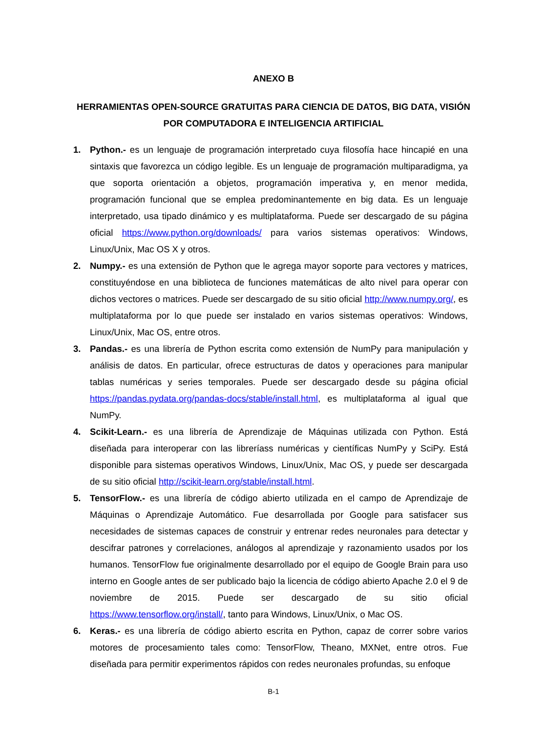ANEXO B
HERRAMIENTAS OPEN-SOURCE GRATUITAS PARA CIENCIA DE DATOS, BIG DATA, VISIÓN POR COMPUTADORA E INTELIGENCIA ARTIFICIAL
1. Python.- es un lenguaje de programación interpretado cuya filosofía hace hincapié en una sintaxis que favorezca un código legible. Es un lenguaje de programación multiparadigma, ya que soporta orientación a objetos, programación imperativa y, en menor medida, programación funcional que se emplea predominantemente en big data. Es un lenguaje interpretado, usa tipado dinámico y es multiplataforma. Puede ser descargado de su página oficial https://www.python.org/downloads/ para varios sistemas operativos: Windows, Linux/Unix, Mac OS X y otros.
2. Numpy.- es una extensión de Python que le agrega mayor soporte para vectores y matrices, constituyéndose en una biblioteca de funciones matemáticas de alto nivel para operar con dichos vectores o matrices. Puede ser descargado de su sitio oficial http://www.numpy.org/, es multiplataforma por lo que puede ser instalado en varios sistemas operativos: Windows, Linux/Unix, Mac OS, entre otros.
3. Pandas.- es una librería de Python escrita como extensión de NumPy para manipulación y análisis de datos. En particular, ofrece estructuras de datos y operaciones para manipular tablas numéricas y series temporales. Puede ser descargado desde su página oficial https://pandas.pydata.org/pandas-docs/stable/install.html, es multiplataforma al igual que NumPy.
4. Scikit-Learn.- es una librería de Aprendizaje de Máquinas utilizada con Python. Está diseñada para interoperar con las libreríass numéricas y científicas NumPy y SciPy. Está disponible para sistemas operativos Windows, Linux/Unix, Mac OS, y puede ser descargada de su sitio oficial http://scikit-learn.org/stable/install.html.
5. TensorFlow.- es una librería de código abierto utilizada en el campo de Aprendizaje de Máquinas o Aprendizaje Automático. Fue desarrollada por Google para satisfacer sus necesidades de sistemas capaces de construir y entrenar redes neuronales para detectar y descifrar patrones y correlaciones, análogos al aprendizaje y razonamiento usados por los humanos. TensorFlow fue originalmente desarrollado por el equipo de Google Brain para uso interno en Google antes de ser publicado bajo la licencia de código abierto Apache 2.0 el 9 de noviembre de 2015. Puede ser descargado de su sitio oficial https://www.tensorflow.org/install/, tanto para Windows, Linux/Unix, o Mac OS.
6. Keras.- es una librería de código abierto escrita en Python, capaz de correr sobre varios motores de procesamiento tales como: TensorFlow, Theano, MXNet, entre otros. Fue diseñada para permitir experimentos rápidos con redes neuronales profundas, su enfoque
B-1